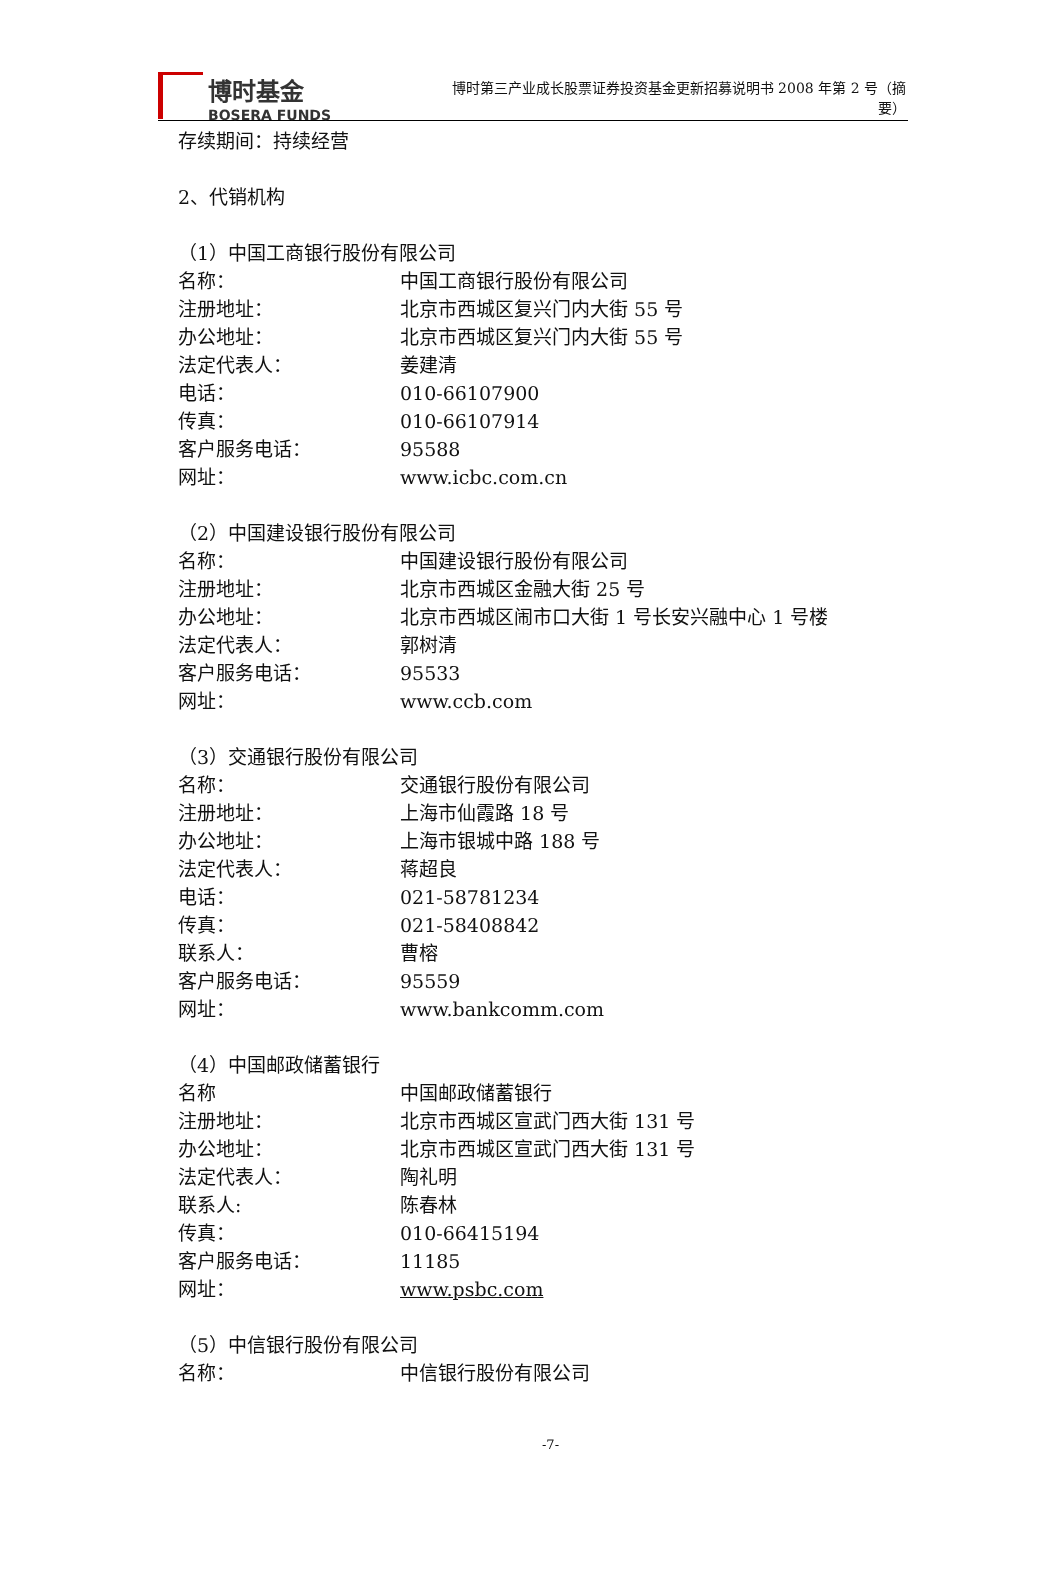博时基金
BOSERA FUNDS
博时第三产业成长股票证券投资基金更新招募说明书 2008 年第 2 号（摘要）
存续期间：持续经营
2、代销机构
（1）中国工商银行股份有限公司
名称： 中国工商银行股份有限公司
注册地址： 北京市西城区复兴门内大街 55 号
办公地址： 北京市西城区复兴门内大街 55 号
法定代表人： 姜建清
电话： 010-66107900
传真： 010-66107914
客户服务电话： 95588
网址： www.icbc.com.cn
（2）中国建设银行股份有限公司
名称： 中国建设银行股份有限公司
注册地址： 北京市西城区金融大街 25 号
办公地址： 北京市西城区闹市口大街 1 号长安兴融中心 1 号楼
法定代表人： 郭树清
客户服务电话： 95533
网址： www.ccb.com
（3）交通银行股份有限公司
名称： 交通银行股份有限公司
注册地址： 上海市仙霞路 18 号
办公地址： 上海市银城中路 188 号
法定代表人： 蒋超良
电话： 021-58781234
传真： 021-58408842
联系人： 曹榕
客户服务电话： 95559
网址： www.bankcomm.com
（4）中国邮政储蓄银行
名称 中国邮政储蓄银行
注册地址： 北京市西城区宣武门西大街 131 号
办公地址： 北京市西城区宣武门西大街 131 号
法定代表人： 陶礼明
联系人: 陈春林
传真： 010-66415194
客户服务电话： 11185
网址： www.psbc.com
（5）中信银行股份有限公司
名称： 中信银行股份有限公司
-7-